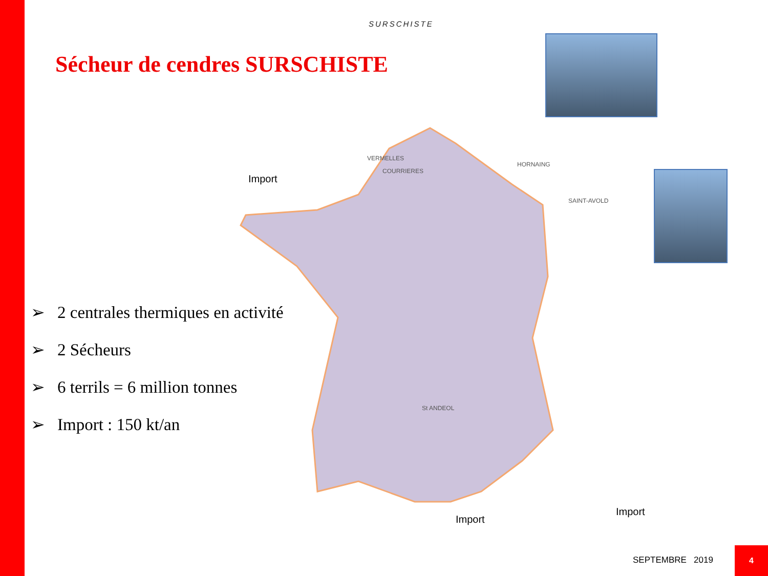SURSCHISTE
Sécheur de cendres SURSCHISTE
➢ 2 centrales thermiques en activité
➢ 2 Sécheurs
➢ 6 terrils = 6 million tonnes
➢ Import : 150 kt/an
VERMELLES
COURRIERES
HORNAING
SAINT-AVOLD
St ANDEOL
Import
Import
Import
SEPTEMBRE 2019
4